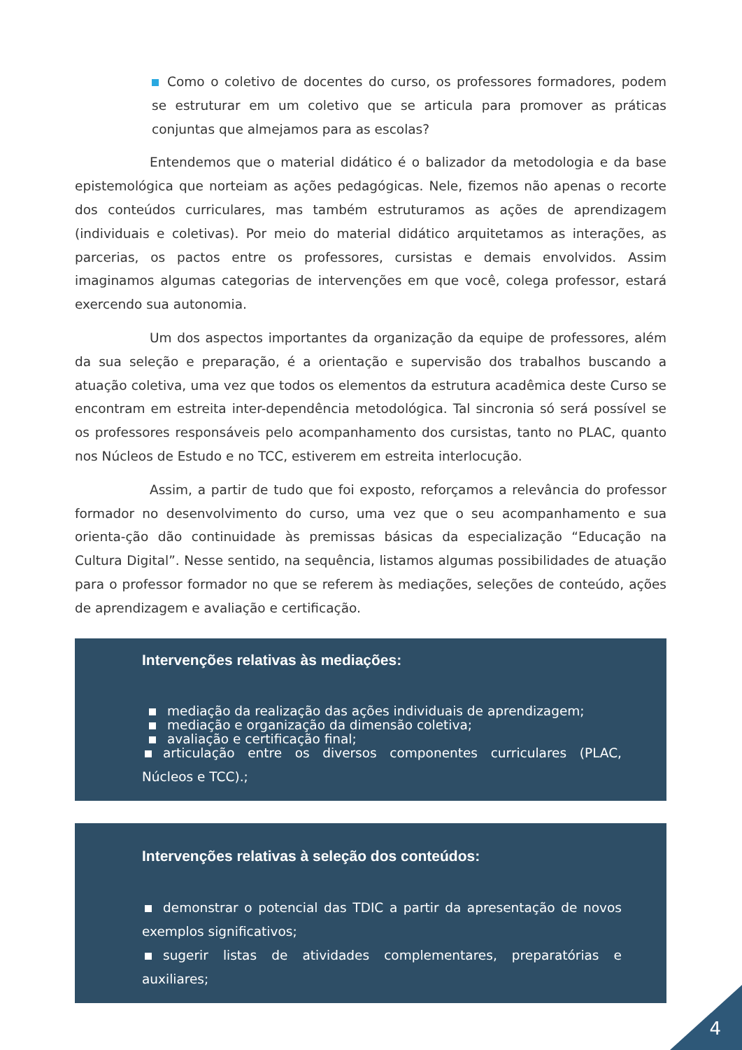Como o coletivo de docentes do curso, os professores formadores, podem se estruturar em um coletivo que se articula para promover as práticas conjuntas que almejamos para as escolas?
Entendemos que o material didático é o balizador da metodologia e da base epistemológica que norteiam as ações pedagógicas. Nele, fizemos não apenas o recorte dos conteúdos curriculares, mas também estruturamos as ações de aprendizagem (individuais e coletivas). Por meio do material didático arquitetamos as interações, as parcerias, os pactos entre os professores, cursistas e demais envolvidos. Assim imaginamos algumas categorias de intervenções em que você, colega professor, estará exercendo sua autonomia.
Um dos aspectos importantes da organização da equipe de professores, além da sua seleção e preparação, é a orientação e supervisão dos trabalhos buscando a atuação coletiva, uma vez que todos os elementos da estrutura acadêmica deste Curso se encontram em estreita inter-dependência metodológica. Tal sincronia só será possível se os professores responsáveis pelo acompanhamento dos cursistas, tanto no PLAC, quanto nos Núcleos de Estudo e no TCC, estiverem em estreita interlocução.
Assim, a partir de tudo que foi exposto, reforçamos a relevância do professor formador no desenvolvimento do curso, uma vez que o seu acompanhamento e sua orienta-ção dão continuidade às premissas básicas da especialização “Educação na Cultura Digital”. Nesse sentido, na sequência, listamos algumas possibilidades de atuação para o professor formador no que se referem às mediações, seleções de conteúdo, ações de aprendizagem e avaliação e certificação.
Intervenções relativas às mediações:
mediação da realização das ações individuais de aprendizagem;
mediação e organização da dimensão coletiva;
avaliação e certificação final;
articulação entre os diversos componentes curriculares (PLAC, Núcleos e TCC).;
Intervenções relativas à seleção dos conteúdos:
demonstrar o potencial das TDIC a partir da apresentação de novos exemplos significativos;
sugerir listas de atividades complementares, preparatórias e auxiliares;
4